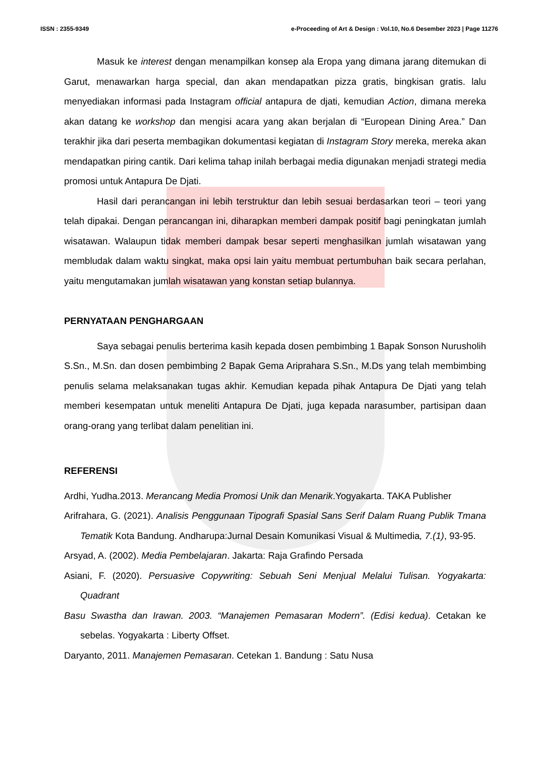ISSN : 2355-9349 e-Proceeding of Art & Design : Vol.10, No.6 Desember 2023 | Page 11276
Masuk ke interest dengan menampilkan konsep ala Eropa yang dimana jarang ditemukan di Garut, menawarkan harga special, dan akan mendapatkan pizza gratis, bingkisan gratis. lalu menyediakan informasi pada Instagram official antapura de djati, kemudian Action, dimana mereka akan datang ke workshop dan mengisi acara yang akan berjalan di “European Dining Area.” Dan terakhir jika dari peserta membagikan dokumentasi kegiatan di Instagram Story mereka, mereka akan mendapatkan piring cantik. Dari kelima tahap inilah berbagai media digunakan menjadi strategi media promosi untuk Antapura De Djati.
Hasil dari perancangan ini lebih terstruktur dan lebih sesuai berdasarkan teori – teori yang telah dipakai. Dengan perancangan ini, diharapkan memberi dampak positif bagi peningkatan jumlah wisatawan. Walaupun tidak memberi dampak besar seperti menghasilkan jumlah wisatawan yang membludak dalam waktu singkat, maka opsi lain yaitu membuat pertumbuhan baik secara perlahan, yaitu mengutamakan jumlah wisatawan yang konstan setiap bulannya.
PERNYATAAN PENGHARGAAN
Saya sebagai penulis berterima kasih kepada dosen pembimbing 1 Bapak Sonson Nurusholih S.Sn., M.Sn. dan dosen pembimbing 2 Bapak Gema Ariprahara S.Sn., M.Ds yang telah membimbing penulis selama melaksanakan tugas akhir. Kemudian kepada pihak Antapura De Djati yang telah memberi kesempatan untuk meneliti Antapura De Djati, juga kepada narasumber, partisipan daan orang-orang yang terlibat dalam penelitian ini.
REFERENSI
Ardhi, Yudha.2013. Merancang Media Promosi Unik dan Menarik.Yogyakarta. TAKA Publisher
Arifrahara, G. (2021). Analisis Penggunaan Tipografi Spasial Sans Serif Dalam Ruang Publik Tmana Tematik Kota Bandung. Andharupa:Jurnal Desain Komunikasi Visual & Multimedia, 7.(1), 93-95.
Arsyad, A. (2002). Media Pembelajaran. Jakarta: Raja Grafindo Persada
Asiani, F. (2020). Persuasive Copywriting: Sebuah Seni Menjual Melalui Tulisan. Yogyakarta: Quadrant
Basu Swastha dan Irawan. 2003. “Manajemen Pemasaran Modern”. (Edisi kedua). Cetakan ke sebelas. Yogyakarta : Liberty Offset.
Daryanto, 2011. Manajemen Pemasaran. Cetekan 1. Bandung : Satu Nusa